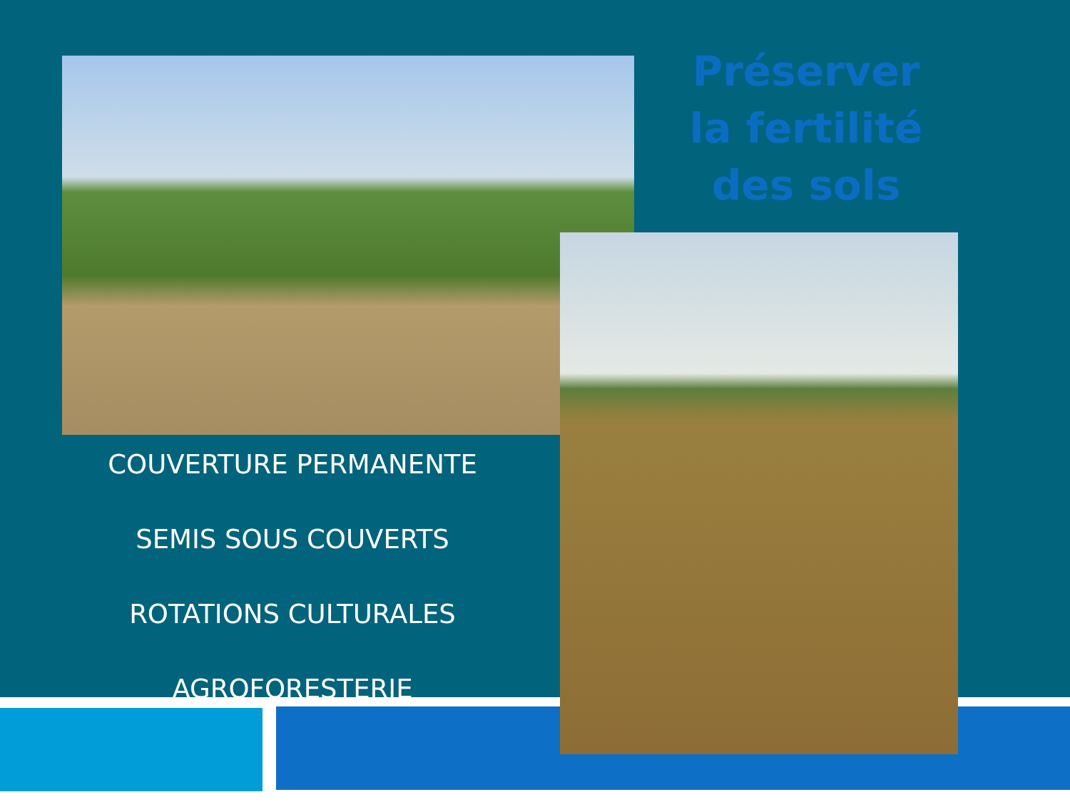Préserver la fertilité des sols
COUVERTURE PERMANENTE
SEMIS SOUS COUVERTS
ROTATIONS CULTURALES
AGROFORESTERIE